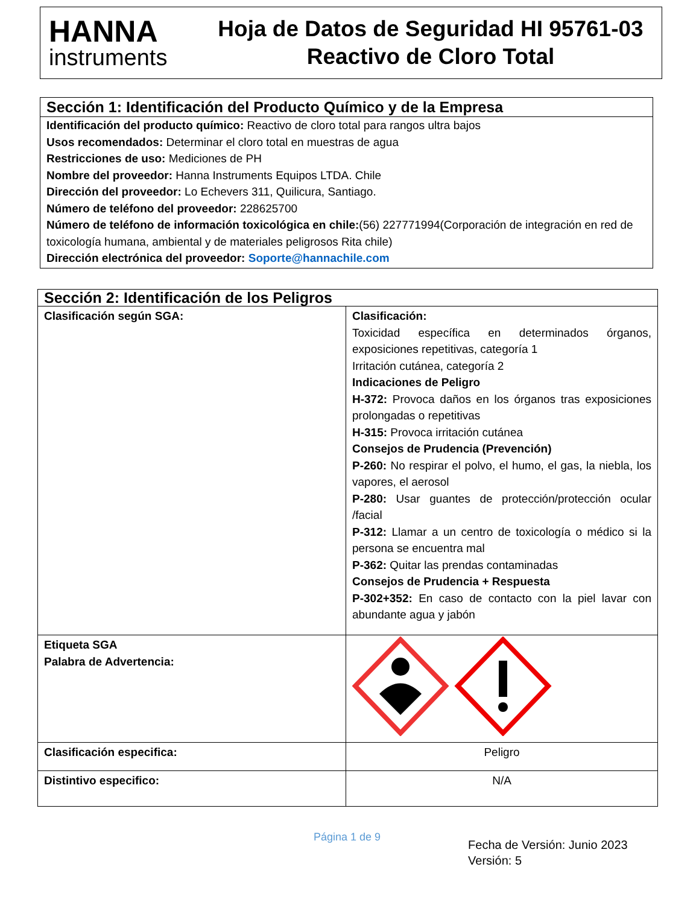HANNA
instruments
Hoja de Datos de Seguridad HI 95761-03
Reactivo de Cloro Total
Sección 1: Identificación del Producto Químico y de la Empresa
Identificación del producto químico: Reactivo de cloro total para rangos ultra bajos
Usos recomendados: Determinar el cloro total en muestras de agua
Restricciones de uso: Mediciones de PH
Nombre del proveedor: Hanna Instruments Equipos LTDA. Chile
Dirección del proveedor: Lo Echevers 311, Quilicura, Santiago.
Número de teléfono del proveedor: 228625700
Número de teléfono de información toxicológica en chile:(56) 227771994(Corporación de integración en red de toxicología humana, ambiental y de materiales peligrosos Rita chile)
Dirección electrónica del proveedor: Soporte@hannachile.com
| Sección 2: Identificación de los Peligros | |
| Clasificación según SGA: | Clasificación: Toxicidad específica en determinados órganos, exposiciones repetitivas, categoría 1 Irritación cutánea, categoría 2 Indicaciones de Peligro H-372: Provoca daños en los órganos tras exposiciones prolongadas o repetitivas H-315: Provoca irritación cutánea Consejos de Prudencia (Prevención) P-260: No respirar el polvo, el humo, el gas, la niebla, los vapores, el aerosol P-280: Usar guantes de protección/protección ocular /facial P-312: Llamar a un centro de toxicología o médico si la persona se encuentra mal P-362: Quitar las prendas contaminadas Consejos de Prudencia + Respuesta P-302+352: En caso de contacto con la piel lavar con abundante agua y jabón |
| Etiqueta SGA Palabra de Advertencia: | |
| Clasificación especifica: | Peligro |
| Distintivo especifico: | N/A |
Página 1 de 9
Fecha de Versión: Junio 2023
Versión: 5